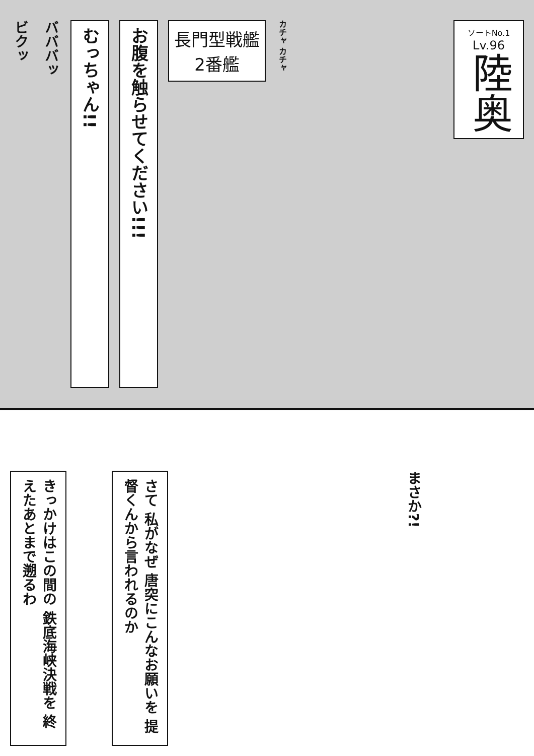ビクッ
バババッ
むっちゃん!!
お腹を触らせてください!!!
長門型戦艦
2番艦
カチャ カチャ
ソートNo.1
Lv.96
陸奥
きっかけはこの間の 鉄底海峡決戦を 終えたあとまで遡るわ
さて 私がなぜ 唐突にこんなお願いを 提督くんから言われるのか
まさか?!